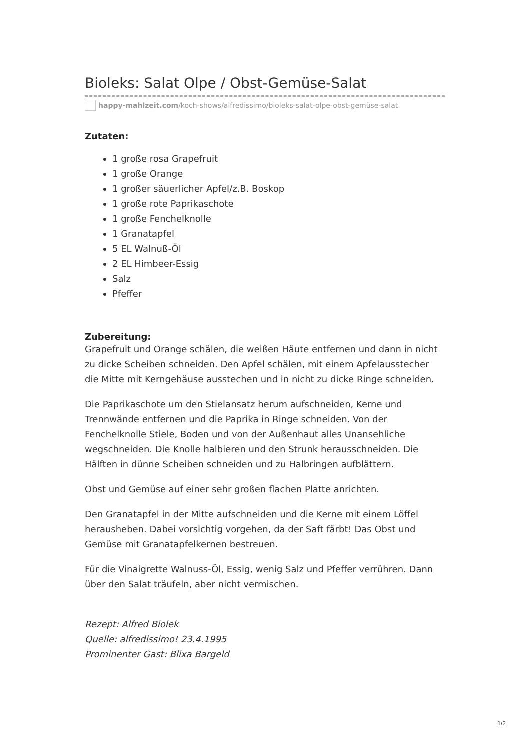Bioleks: Salat Olpe / Obst-Gemüse-Salat
happy-mahlzeit.com/koch-shows/alfredissimo/bioleks-salat-olpe-obst-gemüse-salat
Zutaten:
1 große rosa Grapefruit
1 große Orange
1 großer säuerlicher Apfel/z.B. Boskop
1 große rote Paprikaschote
1 große Fenchelknolle
1 Granatapfel
5 EL Walnuß-Öl
2 EL Himbeer-Essig
Salz
Pfeffer
Zubereitung:
Grapefruit und Orange schälen, die weißen Häute entfernen und dann in nicht zu dicke Scheiben schneiden. Den Apfel schälen, mit einem Apfelausstecher die Mitte mit Kerngehäuse ausstechen und in nicht zu dicke Ringe schneiden.
Die Paprikaschote um den Stielansatz herum aufschneiden, Kerne und Trennwände entfernen und die Paprika in Ringe schneiden. Von der Fenchelknolle Stiele, Boden und von der Außenhaut alles Unansehliche wegschneiden. Die Knolle halbieren und den Strunk herausschneiden. Die Hälften in dünne Scheiben schneiden und zu Halbringen aufblättern.
Obst und Gemüse auf einer sehr großen flachen Platte anrichten.
Den Granatapfel in der Mitte aufschneiden und die Kerne mit einem Löffel herausheben. Dabei vorsichtig vorgehen, da der Saft färbt! Das Obst und Gemüse mit Granatapfelkernen bestreuen.
Für die Vinaigrette Walnuss-Öl, Essig, wenig Salz und Pfeffer verrühren. Dann über den Salat träufeln, aber nicht vermischen.
Rezept: Alfred Biolek
Quelle: alfredissimo! 23.4.1995
Prominenter Gast: Blixa Bargeld
1/2